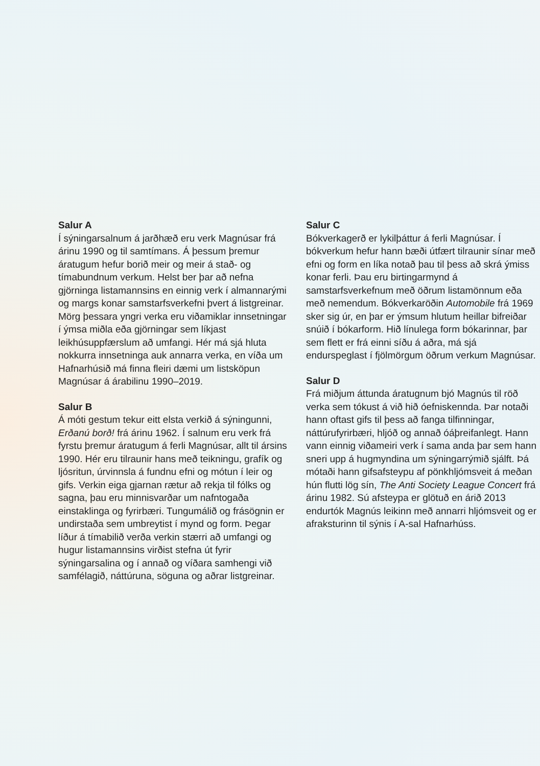Salur A
Í sýningarsalnum á jarðhæð eru verk Magnúsar frá árinu 1990 og til samtímans. Á þessum þremur áratugum hefur borið meir og meir á stað- og tímabundnum verkum. Helst ber þar að nefna gjörninga listamannsins en einnig verk í almannarými og margs konar samstarfsverkefni þvert á listgreinar. Mörg þessara yngri verka eru viðamiklar innsetningar í ýmsa miðla eða gjörningar sem líkjast leikhúsuppfærslum að umfangi. Hér má sjá hluta nokkurra innsetninga auk annarra verka, en víða um Hafnarhúsið má finna fleiri dæmi um list­sköpun Magnúsar á árabilinu 1990–2019.
Salur B
Á móti gestum tekur eitt elsta verkið á sýningunni, Erðanú borð! frá árinu 1962. Í salnum eru verk frá fyrstu þremur áratugum á ferli Magnúsar, allt til ársins 1990. Hér eru tilraunir hans með teikningu, grafík og ljósritun, úrvinnsla á fundnu efni og mótun í leir og gifs. Verkin eiga gjarnan rætur að rekja til fólks og sagna, þau eru minnisvarðar um nafntogaða einstaklinga og fyrirbæri. Tungumálið og frásögnin er undirstaða sem umbreytist í mynd og form. Þegar líður á tímabilið verða verkin stærri að umfangi og hugur listamannsins virðist stefna út fyrir sýningarsalina og í annað og víðara sam­hengi við samfélagið, náttúruna, söguna og aðrar listgreinar.
Salur C
Bókverkagerð er lykilþáttur á ferli Magnúsar. Í bókverkum hefur hann bæði útfært tilraunir sínar með efni og form en líka notað þau til þess að skrá ýmiss konar ferli. Þau eru birtingarmynd á samstarfsverkefnum með öðrum listamönnum eða með nemendum. Bókverkaröðin Automobile frá 1969 sker sig úr, en þar er ýmsum hlutum heillar bifreiðar snúið í bókarform. Hið línulega form bókar­innar, þar sem flett er frá einni síðu á aðra, má sjá endurspeglast í fjölmörgum öðrum verkum Magnúsar.
Salur D
Frá miðjum áttunda áratugnum bjó Magnús til röð verka sem tókust á við hið óefnis­kennda. Þar notaði hann oftast gifs til þess að fanga tilfinningar, náttúrufyrirbæri, hljóð og annað óáþreifanlegt. Hann vann einnig viðameiri verk í sama anda þar sem hann sneri upp á hugmyndina um sýningarrýmið sjálft. Þá mótaði hann gifsafsteypu af pönk­hljómsveit á meðan hún flutti lög sín, The Anti Society League Concert frá árinu 1982. Sú afsteypa er glötuð en árið 2013 endurtók Magnús leikinn með annarri hljómsveit og er afraksturinn til sýnis í A-sal Hafnarhúss.